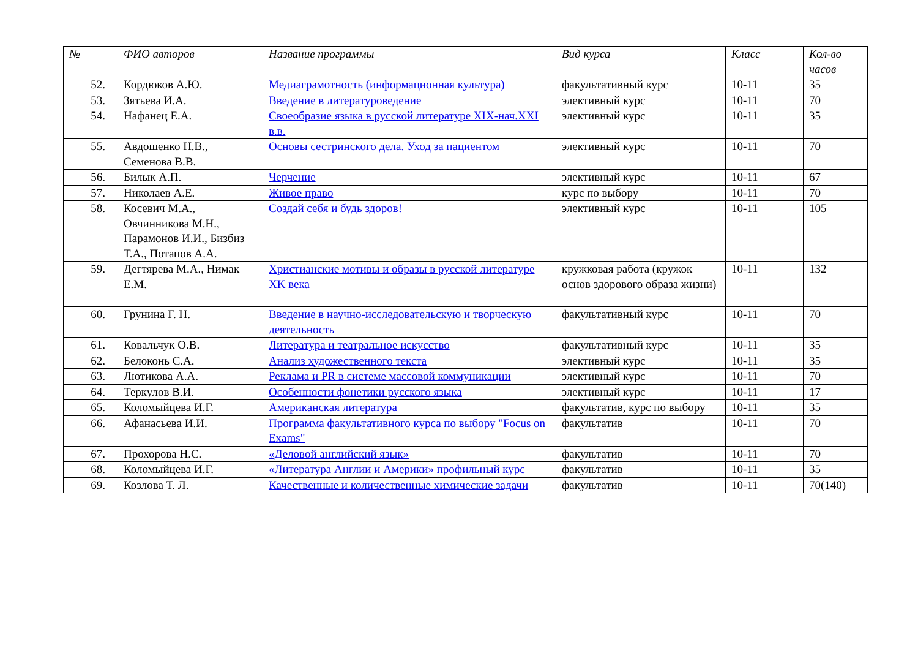| № | ФИО авторов | Название программы | Вид курса | Класс | Кол-во часов |
| --- | --- | --- | --- | --- | --- |
| 52. | Кордюков А.Ю. | Медиаграмотность (информационная культура) | факультативный курс | 10-11 | 35 |
| 53. | Зятьева И.А. | Введение в литературоведение | элективный курс | 10-11 | 70 |
| 54. | Нафанец Е.А. | Своеобразие языка в русской литературе XIX-нач.XXI в.в. | элективный курс | 10-11 | 35 |
| 55. | Авдошенко Н.В., Семенова В.В. | Основы сестринского дела. Уход за пациентом | элективный курс | 10-11 | 70 |
| 56. | Билык А.П. | Черчение | элективный курс | 10-11 | 67 |
| 57. | Николаев А.Е. | Живое право | курс по выбору | 10-11 | 70 |
| 58. | Косевич М.А., Овчинникова М.Н., Парамонов И.И., Бизбиз Т.А., Потапов А.А. | Создай себя и будь здоров! | элективный курс | 10-11 | 105 |
| 59. | Дегтярева М.А., Нимак Е.М. | Христианские мотивы и образы в русской литературе XK века | кружковая работа (кружок основ здорового образа жизни) | 10-11 | 132 |
| 60. | Грунина Г. Н. | Введение в научно-исследовательскую и творческую деятельность | факультативный курс | 10-11 | 70 |
| 61. | Ковальчук О.В. | Литература и театральное искусство | факультативный курс | 10-11 | 35 |
| 62. | Белоконь С.А. | Анализ художественного текста | элективный курс | 10-11 | 35 |
| 63. | Лютикова А.А. | Реклама и PR в системе массовой коммуникации | элективный курс | 10-11 | 70 |
| 64. | Теркулов В.И. | Особенности фонетики русского языка | элективный курс | 10-11 | 17 |
| 65. | Коломыйцева И.Г. | Американская литература | факультатив, курс по выбору | 10-11 | 35 |
| 66. | Афанасьева И.И. | Программа факультативного курса по выбору "Focus on Exams" | факультатив | 10-11 | 70 |
| 67. | Прохорова Н.С. | «Деловой английский язык» | факультатив | 10-11 | 70 |
| 68. | Коломыйцева И.Г. | «Литература Англии и Америки» профильный курс | факультатив | 10-11 | 35 |
| 69. | Козлова Т. Л. | Качественные и количественные химические задачи | факультатив | 10-11 | 70(140) |